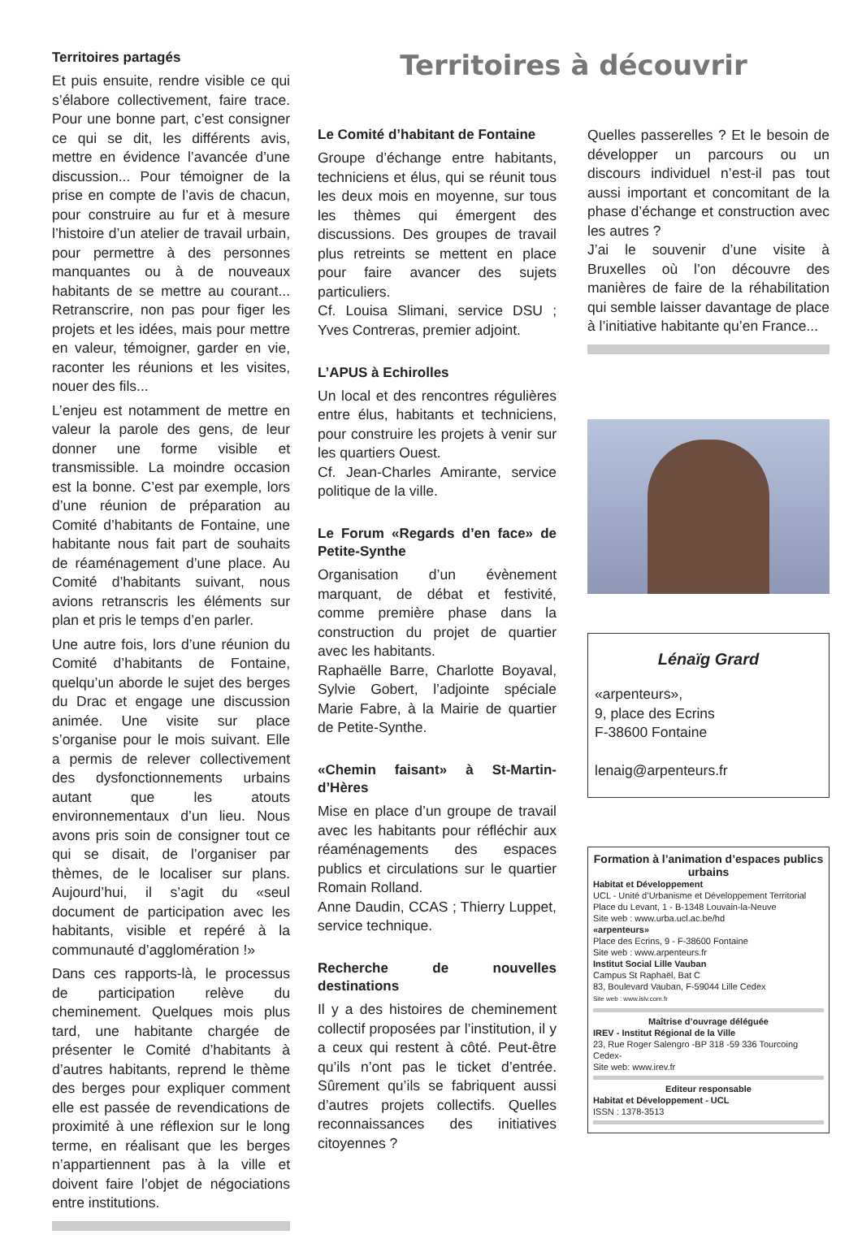Territoires partagés
Et puis ensuite, rendre visible ce qui s’élabore collectivement, faire trace. Pour une bonne part, c’est consigner ce qui se dit, les différents avis, mettre en évidence l’avancée d’une discussion... Pour témoigner de la prise en compte de l’avis de chacun, pour construire au fur et à mesure l’histoire d’un atelier de travail urbain, pour permettre à des personnes manquantes ou à de nouveaux habitants de se mettre au courant... Retranscrire, non pas pour figer les projets et les idées, mais pour mettre en valeur, témoigner, garder en vie, raconter les réunions et les visites, nouer des fils...
L’enjeu est notamment de mettre en valeur la parole des gens, de leur donner une forme visible et transmissible. La moindre occasion est la bonne. C’est par exemple, lors d’une réunion de préparation au Comité d’habitants de Fontaine, une habitante nous fait part de souhaits de réaménagement d’une place. Au Comité d’habitants suivant, nous avions retranscris les éléments sur plan et pris le temps d’en parler.
Une autre fois, lors d’une réunion du Comité d’habitants de Fontaine, quelqu’un aborde le sujet des berges du Drac et engage une discussion animée. Une visite sur place s’organise pour le mois suivant. Elle a permis de relever collectivement des dysfonctionnements urbains autant que les atouts environnementaux d’un lieu. Nous avons pris soin de consigner tout ce qui se disait, de l’organiser par thèmes, de le localiser sur plans. Aujourd’hui, il s’agit du «seul document de participation avec les habitants, visible et repéré à la communauté d’agglomération !»
Dans ces rapports-là, le processus de participation relève du cheminement. Quelques mois plus tard, une habitante chargée de présenter le Comité d’habitants à d’autres habitants, reprend le thème des berges pour expliquer comment elle est passée de revendications de proximité à une réflexion sur le long terme, en réalisant que les berges n’appartiennent pas à la ville et doivent faire l’objet de négociations entre institutions.
Territoires à découvrir
Le Comité d’habitant de Fontaine
Groupe d’échange entre habitants, techniciens et élus, qui se réunit tous les deux mois en moyenne, sur tous les thèmes qui émergent des discussions. Des groupes de travail plus retreints se mettent en place pour faire avancer des sujets particuliers.
Cf. Louisa Slimani, service DSU ; Yves Contreras, premier adjoint.
L’APUS à Echirolles
Un local et des rencontres régulières entre élus, habitants et techniciens, pour construire les projets à venir sur les quartiers Ouest.
Cf. Jean-Charles Amirante, service politique de la ville.
Le Forum «Regards d’en face» de Petite-Synthe
Organisation d’un évènement marquant, de débat et festivité, comme première phase dans la construction du projet de quartier avec les habitants.
Raphaëlle Barre, Charlotte Boyaval, Sylvie Gobert, l’adjointe spéciale Marie Fabre, à la Mairie de quartier de Petite-Synthe.
«Chemin faisant» à St-Martin-d’Hères
Mise en place d’un groupe de travail avec les habitants pour réfléchir aux réaménagements des espaces publics et circulations sur le quartier Romain Rolland.
Anne Daudin, CCAS ; Thierry Luppet, service technique.
Recherche de nouvelles destinations
Il y a des histoires de cheminement collectif proposées par l’institution, il y a ceux qui restent à côté. Peut-être qu’ils n’ont pas le ticket d’entrée. Sûrement qu’ils se fabriquent aussi d’autres projets collectifs. Quelles reconnaissances des initiatives citoyennes ?
Quelles passerelles ? Et le besoin de développer un parcours ou un discours individuel n’est-il pas tout aussi important et concomitant de la phase d’échange et construction avec les autres ?
J’ai le souvenir d’une visite à Bruxelles où l’on découvre des manières de faire de la réhabilitation qui semble laisser davantage de place à l’initiative habitante qu’en France...
Lénaïg Grard
«arpenteurs»,
9, place des Ecrins
F-38600 Fontaine
lenaig@arpenteurs.fr
Formation à l’animation d’espaces publics urbains
Habitat et Développement
UCL - Unité d’Urbanisme et Développement Territorial
Place du Levant, 1 - B-1348 Louvain-la-Neuve
Site web : www.urba.ucl.ac.be/hd
«arpenteurs»
Place des Ecrins, 9 - F-38600 Fontaine
Site web : www.arpenteurs.fr
Institut Social Lille Vauban
Campus St Raphaël, Bat C
83, Boulevard Vauban, F-59044 Lille Cedex
Site web : www.islv.com.fr
Maîtrise d’ouvrage déléguée
IREV - Institut Régional de la Ville
23, Rue Roger Salengro -BP 318 -59 336 Tourcoing Cedex-
Site web: www.irev.fr
Editeur responsable
Habitat et Développement - UCL
ISSN : 1378-3513